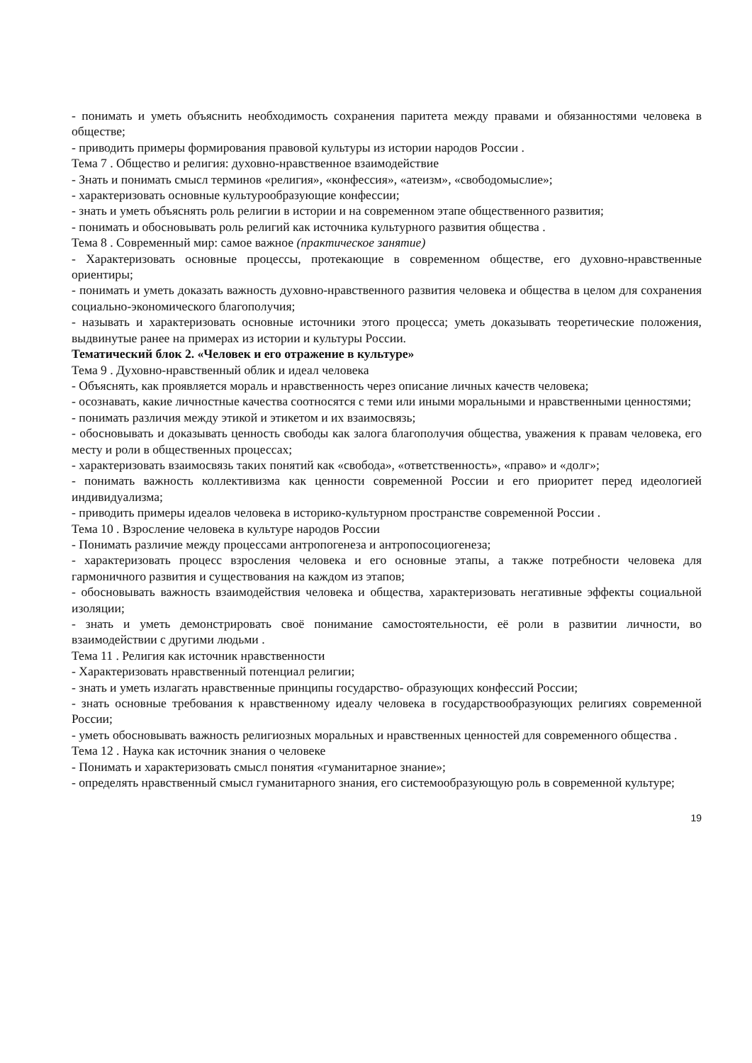- понимать и уметь объяснить необходимость сохранения паритета между правами и обязанностями человека в обществе;
- приводить примеры формирования правовой культуры из истории народов России .
Тема 7 . Общество и религия: духовно-нравственное взаимодействие
- Знать и понимать смысл терминов «религия», «конфессия», «атеизм», «свободомыслие»;
- характеризовать основные культурообразующие конфессии;
- знать и уметь объяснять роль религии в истории и на современном этапе общественного развития;
- понимать и обосновывать роль религий как источника культурного развития общества .
Тема 8 . Современный мир: самое важное (практическое занятие)
- Характеризовать основные процессы, протекающие в современном обществе, его духовно-нравственные ориентиры;
- понимать и уметь доказать важность духовно-нравственного развития человека и общества в целом для сохранения социально-экономического благополучия;
- называть и характеризовать основные источники этого процесса; уметь доказывать теоретические положения, выдвинутые ранее на примерах из истории и культуры России.
Тематический блок 2. «Человек и его отражение в культуре»
Тема 9 . Духовно-нравственный облик и идеал человека
- Объяснять, как проявляется мораль и нравственность через описание личных качеств человека;
- осознавать, какие личностные качества соотносятся с теми или иными моральными и нравственными ценностями;
- понимать различия между этикой и этикетом и их взаимосвязь;
- обосновывать и доказывать ценность свободы как залога благополучия общества, уважения к правам человека, его месту и роли в общественных процессах;
- характеризовать взаимосвязь таких понятий как «свобода», «ответственность», «право» и «долг»;
- понимать важность коллективизма как ценности современной России и его приоритет перед идеологией индивидуализма;
- приводить примеры идеалов человека в историко-культурном пространстве современной России .
Тема 10 . Взросление человека в культуре народов России
- Понимать различие между процессами антропогенеза и антропосоциогенеза;
- характеризовать процесс взросления человека и его основные этапы, а также потребности человека для гармоничного развития и существования на каждом из этапов;
- обосновывать важность взаимодействия человека и общества, характеризовать негативные эффекты социальной изоляции;
- знать и уметь демонстрировать своё понимание самостоятельности, её роли в развитии личности, во взаимодействии с другими людьми .
Тема 11 . Религия как источник нравственности
- Характеризовать нравственный потенциал религии;
- знать и уметь излагать нравственные принципы государство- образующих конфессий России;
- знать основные требования к нравственному идеалу человека в государствообразующих религиях современной России;
- уметь обосновывать важность религиозных моральных и нравственных ценностей для современного общества .
Тема 12 . Наука как источник знания о человеке
- Понимать и характеризовать смысл понятия «гуманитарное знание»;
- определять нравственный смысл гуманитарного знания, его системообразующую роль в современной культуре;
19